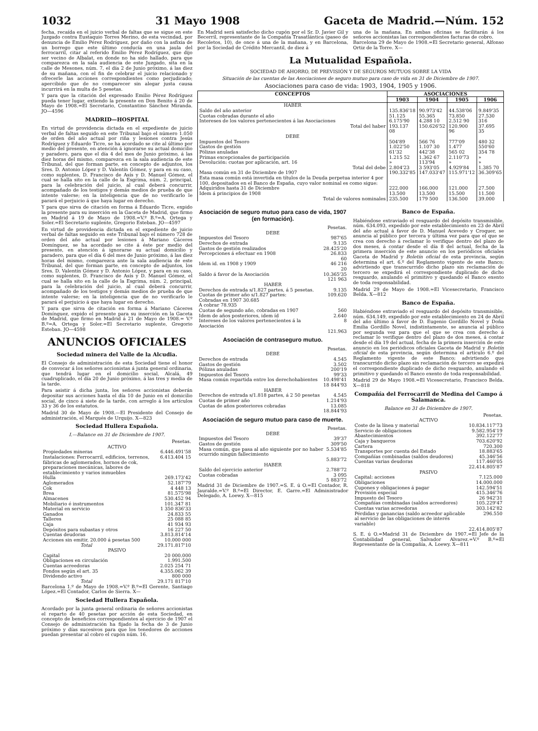1032 31 Mayo 1908 Gaceta de Madrid.—Núm. 152
fecha, recaída en el juicio verbal de faltas que se sigue en este Juzgado contra Eustaquio Torres Merino, de esta vecindad, por denuncia de Emilio Pérez Rodríguez, por daño con la asfixia de un borrego que este último conducía en una jaula del ferrocarril, citar al referido Emilio Pérez Rodríguez, que dijo ser vecino de Albalat, en donde no ha sido hallado, para que comparezca en la sala audiencia de este Juzgado, sita en la calle de Mesones, núm. 7, el día 2 de Junio próximo, á las diez de su mañana, con el fin de celebrar el juicio relacionado y ofrecerle las acciones correspondientes como perjudicado; apercibido que de no comparecer sin alegar justa causa incurrirá en la multa de 5 pesetas.
Y para que la citación del expresado Emilio Pérez Rodríguez pueda tener lugar, extiendo la presente en Don Benito á 20 de Mayo de 1908.=El Secretario, Constantino Sánchez Miranda. JO—4596
MADRID—HOSPITAL
En virtud de providencia dictada en el expediente de juicio verbal de faltas seguido en este Tribunal bajo el número 1.050 de orden del año actual por riña y lesiones contra Jesús Rodríguez y Eduardo Ticre, se ha acordado se cite al último por medio del presente, en atención á ignorarse su actual domicilio y paradero, para que el día 4 del mes de Junio próximo, á las diez horas del mismo, comparezca en la sala audiencia de este Tribunal, del que forman parte, en concepto de adjuntos, los Sres. D. Antonio López y D. Valentín Gómez, y para en su caso, como suplentes, D. Francisco de Asís y D. Manuel Gómez, el cual se halla sito en la calle de la Esgrima, núm. 2, principal, para la celebración del juicio, al cual deberá concurrir, acompañado de los testigos y demás medios de prueba de que intente valerse; en la inteligencia que de no verificarlo le parará el perjuicio á que haya lugar en derecho.
Y para que sirva de citación en forma á Eduardo Ticre, expido la presente para su inserción en la Gaceta de Madrid, que firmo en Madrid á 19 de Mayo de 1908.=V.º B.º=A. Ortega y Soler.=El Secretario suplente, Gregorio Esteban. JO—4597
En virtud de providencia dictada en el expediente de juicio verbal de faltas seguido en este Tribunal bajo el número 728 de orden del año actual por lesiones á Mariano Cáceres Domínguez, se ha acordado se cite á éste por medio del presente, en atención á ignorarse su actual domicilio y paradero, para que el día 6 del mes de Junio próximo, á las diez horas del mismo, comparezca ante la sala audiencia de este Tribunal, del que forman parte, en concepto de adjuntos, los Sres. D. Valentín Gómez y D. Antonio López, y para en su caso, como suplentes, D. Francisco de Asís y D. Manuel Gómez, el cual se halla sito en la calle de la Esgrima, núm. 2, principal, para la celebración del juicio, al cual deberá concurrir, acompañado de los testigos y demás medios de prueba de que intente valerse; en la inteligencia que de no verificarlo le parará el perjuicio á que haya lugar en derecho.
Y para que sirva de citación en forma á Mariano Cáceres Domínguez, expido el presente para su inserción en la Gaceta de Madrid, que firmo en Madrid á 21 de Mayo de 1908.= V.º B.º=A. Ortega y Soler.=El Secretario suplente, Gregorio Esteban. JO—4598
ANUNCIOS OFICIALES
Sociedad minera del Valle de la Alcudia.
El Consejo de administración de esta Sociedad tiene el honor de convocar á los señores accionistas á junta general ordinaria, que tendrá lugar en el domicilio social, Alcalá, 49 cuadruplicado, el día 20 de Junio próximo, á las tres y media de la tarde.
Para asistir á dicha junta, los señores accionistas deberán depositar sus acciones hasta el día 10 de Junio en el domicilio social, de cinco á siete de la tarde, con arreglo á los artículos 33 y 36 de los estatutos.
Madrid 30 de Mayo de 1908.—El Presidente del Consejo de administración, el Marqués de Urquijo. X—823
Sociedad Hullera Española.
I.—Balance en 31 de Diciembre de 1907.
| | Pesetas. |
| ACTIVO | |
| Propiedades mineras | 6.446.491'58 |
| Instalaciones: Ferrocarril, edificios, terrenos, fábricas de aglomerados, hornos de cok, preparaciones mecánicas, labores de establecimiento y varios inmuebles | 6.413.404 15 |
| Hulla | 269.173'42 |
| Aglomerados | 52.187'79 |
| Cok | 4 448 13 |
| Brea | 81.575'98 |
| Almacenes | 530.452 94 |
| Mobiliario é instrumentos | 101.347 81 |
| Material en servicio | 1 350 836'33 |
| Ganados | 24.833 55 |
| Talleres | 25 088 85 |
| Caja | 41 934 93 |
| Depósitos para subastas y otros | 16 227 50 |
| Cuentas deudoras | 3.813.814'14 |
| Acciones sin emitir, 20.000 á pesetas 500 | 10.000 000 |
| Total | 29.171.817'10 |
| PASIVO | |
| Capital | 20 000.000 |
| Obligaciones en circulación | 1.991.500 |
| Cuentas acreedoras | 2.025 254 71 |
| Fondos según el art. 35 | 4.355.062 39 |
| Dividendo activo | 800 000 |
| Total | 29.171 817'10 |
Barcelona 1.º de Mayo de 1908.=V.º B.º=El Gerente, Santiago López.=El Contador, Carlos de Sierra. X—
Sociedad Hullera Española.
Acordado por la junta general ordinaria de señores accionistas el reparto de 40 pesetas por acción de esta Sociedad, en concepto de beneficios correspondientes al ejercicio de 1907 el Consejo de administración ha fijado la fecha de 3 de Junio próximo y días sucesivos para que los tenedores de acciones puedan presentar al cobro el cupón núm. 16.
En Madrid será satisfecho dicho cupón por el Sr. D. Javier Gil y Becerril, representante de la Compañía Trasatlántica (paseo de Recoletos, 10), de once á una de la mañana, y en Barcelona, por la Sociedad de Crédito Mercantil, de diez á
una de la mañana. En ambas oficinas se facilitarán á los señores accionistas las correspondientes facturas de cobro.
Barcelona 29 de Mayo de 1908.=El Secretario general, Alfonso Ortiz de la Torre. X—
La Mutualidad Española.
SOCIEDAD DE AHORRO, DE PREVISIÓN Y DE SEGUROS MUTUOS SOBRE LA VIDA
Situación de las cuentas de las Asociaciones de seguro mutuo para caso de vida en 31 de Diciembre de 1907.
Asociaciones para caso de vida: 1903, 1904, 1905 y 1906.
| CONCEPTOS | ASOCIACIONES | | | |
| --- | --- | --- | --- | --- |
| | 1903 | 1904 | 1905 | 1906 |
| HABER | | | | |
| Saldo del año anterior | 135.836'18 | 90.973'42 | 44.538'06 | 9.849'35 |
| Cuotas cobradas durante el año | 51.125 | 55.365 | 73.850 | 27.530 |
| Intereses de los valores pertenecientes á las Asociaciones | 6.175'90 | 4.288 10 | 2.512 90 | 316 |
| Total del haber | 193.137 08 | 150.626'52 | 120.900 96 | 37.695 35 |
| DEBE | | | | |
| Impuestos del Tesoro | 504'89 | 566 76 | 777'09 | 480 32 |
| Gastos de gestión | 1.022'50 | 1.107 30 | 1.477 | 550'60 |
| Pólizas anuladas | 61'32 | 442'38 | 565 02 | 354 78 |
| Primas excepcionales de participación | 1.215 52 | 1.362 67 | 2.110'73 | » |
| Devolución: cuotas por aplicación, art. 16 | » | 113'94 | » | » |
| Total del debe | 2.804'23 | 3 593'05 | 4.929'84 | 1.385 70 |
| Masa común en 31 de Diciembre de 1907 | 190.332'85 | 147.033'47 | 115.971'12 | 36.309'65 |
| Esta masa común está invertida en títulos de la Deuda perpetua interior 4 por 100, depositados en el Banco de España, cuyo valor nominal es como sigue: | | | | |
| Adquiridos hasta 31 de Diciembre | 222.000 | 166.000 | 121.000 | 27.500 |
| Idem á principios de 1908 | 13.500 | 13.500 | 15.500 | 11.500 |
| Total de valores nominales | 235.500 | 179 500 | 136.500 | 39.000 |
Asociación de seguro mutuo para caso de vida, 1907
(en formación).
| | Pesetas. |
| DEBE | |
| Impuestos del Tesoro | 987'65 |
| Derechos de entrada | 9.135 |
| Gastos de gestión realizados | 28.425'20 |
| Percepciones á efectuar en 1908 | 26.833 60 |
| Idem id. en 1908 y 1909 | 46 216 20 |
| Saldo á favor de la Asociación | 10.365'35 |
| | 121 963 |
| HABER | |
| Derechos de entrada s/1.827 partes, á 5 pesetas. | 9.135 |
| Cuotas de primer año s/1.827 partes: Cobradas en 1907 30.685 A cobrar 78.935 | 109.620 |
| Cuotas de segundo año, cobradas en 1907 | 560 |
| Idem de años posteriores, idem íd | 2.640 |
| Intereses de los valores pertenecientes á la Asociación | 8 |
| | 121.963 |
Asociación de contraseguro mutuo.
| | Pesetas. |
| DEBE | |
| Derechos de entrada | 4.545 |
| Gastos de gestión | 3.502 |
| Pólizas anuladas | 200'19 |
| Impuestos del Tesoro | 99'33 |
| Masa común repartida entre los derechohabientes | 10.498'41 |
| | 18 844'93 |
| HABER | |
| Derechos de entrada s/1.818 partes, á 2 50 pesetas | 4.545 |
| Cuotas de primer año | 1.214'93 |
| Cuotas de años posteriores cobradas | 13.085 |
| | 18.844'93 |
Asociación de seguro mutuo para caso de muerte.
| | Pesetas. |
| DEBE | |
| Impuestos del Tesoro | 39'37 |
| Gastos de gestión | 309'50 |
| Masa común, que pasa al año siguiente por no haber ocurrido ningún fallecimiento | 5.534'85 |
| | 5.883'72 |
| HABER | |
| Saldo del ejercicio anterior | 2.788'72 |
| Cuotas cobradas | 3 095 |
| | 5 883'72 |
Madrid 31 de Diciembre de 1907.=S. E. ú O.=El Contador, R. Jauralde.=V.º B.º=El Director, E. Garre.=El Administrador Delegado, A. Loewy. X—815
Banco de España.
Habiéndose extraviado el resguardo del depósito transmisible, núm. 634.093, expedido por este establecimiento en 23 de Abril del año actual á favor de D. Manuel Acevedo y Croquer, se anuncia al público por tercera y última vez para que el que se crea con derecho á reclamar lo verifique dentro del plazo de dos meses, á contar desde el día 8 del actual, fecha de la primera inserción de este anuncio en los periódicos oficiales Gaceta de Madrid y Boletín oficial de esta provincia, según determina el art. 6.º del Reglamento vigente de este Banco; advirtiendo que transcurrido dicho plazo sin reclamación de tercero se expedirá el correspondiente duplicado de dicho resguardo, anulando el primitivo y quedando el Banco exento de toda responsabilidad.
Madrid 29 de Mayo de 1908.=El Vicesecretario, Francisco Belda. X—812
Banco de España.
Habiéndose extraviado el resguardo del depósito transmisible, núm. 634.149, expedido por este establecimiento en 24 de Abril del año último á favor de D. Eugenio Gordillo Novel y Doña Emilia Gordillo Novel, indistintamente, se anuncia al público por segunda vez para que el que se crea con derecho á reclamar lo verifique dentro del plazo de dos meses, á contar desde el día 19 del actual, fecha de la primera inserción de este anuncio en los periódicos oficiales Gaceta de Madrid y Boletín oficial de esta provincia, según determina el artículo 6.º del Reglamento vigente de este Banco; advirtiendo que transcurrido dicho plazo sin reclamación de tercero se expedirá el correspondiente duplicado de dicho resguardo, anulando el primitivo y quedando el Banco exento de toda responsabilidad.
Madrid 29 de Mayo 1908.=El Vicesecretario, Francisco Belda. X—818
Compañía del Ferrocarril de Medina del Campo á Salamanca.
Balance en 31 de Diciembre de 1907.
| | Pesetas. |
| ACTIVO | |
| Coste de la línea y material | 10.834.117'73 |
| Servicio de obligaciones | 9.582.954'19 |
| Abastecimientos | 392.122'77 |
| Caja y banqueros | 703.620'92 |
| Cartera | 720.300 |
| Transportes por cuenta del Estado | 18.883'65 |
| Compañías combinadas (saldos deudores) | 45.346'56 |
| Cuentas varias deudoras | 117.460'05 |
| | 22.414.805'87 |
| PASIVO | |
| Capital: acciones | 7.125.000 |
| Obligaciones | 14.000.000 |
| Cupones y obligaciones á pagar | 142.594'51 |
| Provisión especial | 415.346'76 |
| Impuesto del Tesoro | 26 942'31 |
| Compañías combinadas (saldos acreedores) | 105.229'47 |
| Cuentas varias acreedoras | 303.142'82 |
| Pérdidas y ganancias (saldo acreedor aplicable al servicio de las obligaciones de interés variable) | 296.550 |
| | 22.414.805'87 |
S. E. ú O.=Madrid 31 de Diciembre de 1907.=El Jefe de la Contabilidad general, Salvador Alvarez.=V.º B.º=El Representante de la Compañía, A. Loewy. X—811